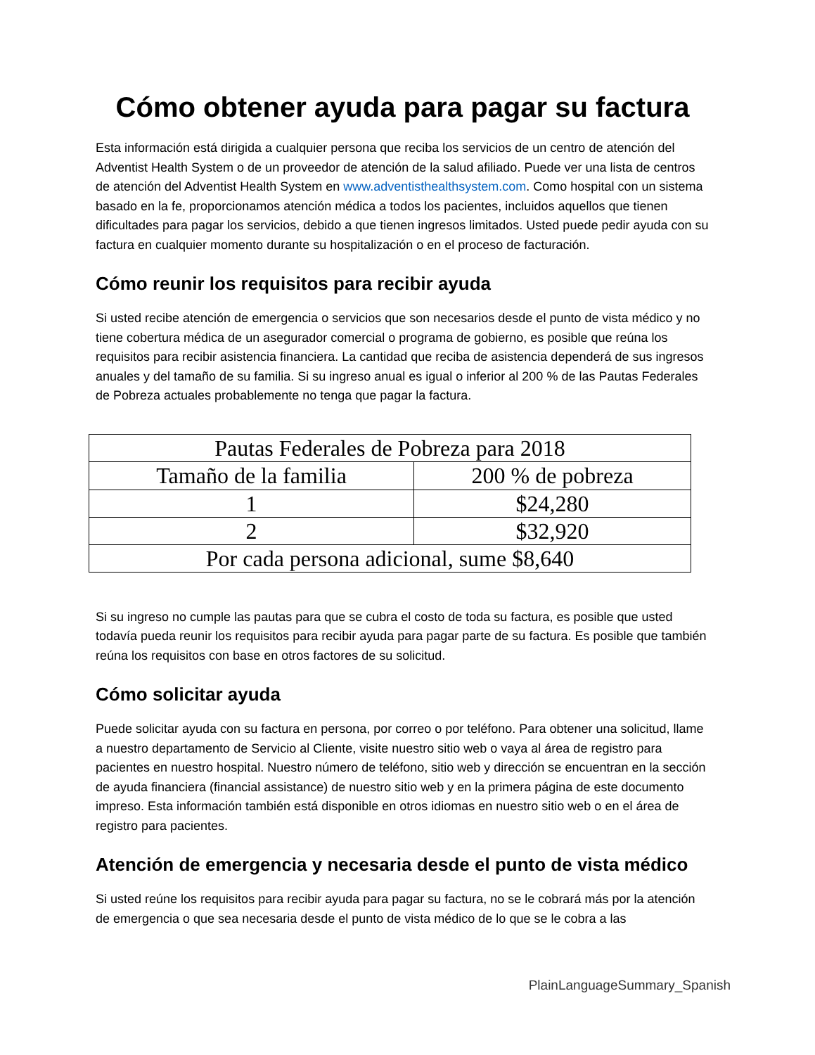Cómo obtener ayuda para pagar su factura
Esta información está dirigida a cualquier persona que reciba los servicios de un centro de atención del Adventist Health System o de un proveedor de atención de la salud afiliado. Puede ver una lista de centros de atención del Adventist Health System en www.adventisthealthsystem.com. Como hospital con un sistema basado en la fe, proporcionamos atención médica a todos los pacientes, incluidos aquellos que tienen dificultades para pagar los servicios, debido a que tienen ingresos limitados. Usted puede pedir ayuda con su factura en cualquier momento durante su hospitalización o en el proceso de facturación.
Cómo reunir los requisitos para recibir ayuda
Si usted recibe atención de emergencia o servicios que son necesarios desde el punto de vista médico y no tiene cobertura médica de un asegurador comercial o programa de gobierno, es posible que reúna los requisitos para recibir asistencia financiera. La cantidad que reciba de asistencia dependerá de sus ingresos anuales y del tamaño de su familia. Si su ingreso anual es igual o inferior al 200 % de las Pautas Federales de Pobreza actuales probablemente no tenga que pagar la factura.
| Pautas Federales de Pobreza para 2018 | |
| Tamaño de la familia | 200 % de pobreza |
| 1 | $24,280 |
| 2 | $32,920 |
| Por cada persona adicional, sume $8,640 | |
Si su ingreso no cumple las pautas para que se cubra el costo de toda su factura, es posible que usted todavía pueda reunir los requisitos para recibir ayuda para pagar parte de su factura. Es posible que también reúna los requisitos con base en otros factores de su solicitud.
Cómo solicitar ayuda
Puede solicitar ayuda con su factura en persona, por correo o por teléfono. Para obtener una solicitud, llame a nuestro departamento de Servicio al Cliente, visite nuestro sitio web o vaya al área de registro para pacientes en nuestro hospital. Nuestro número de teléfono, sitio web y dirección se encuentran en la sección de ayuda financiera (financial assistance) de nuestro sitio web y en la primera página de este documento impreso. Esta información también está disponible en otros idiomas en nuestro sitio web o en el área de registro para pacientes.
Atención de emergencia y necesaria desde el punto de vista médico
Si usted reúne los requisitos para recibir ayuda para pagar su factura, no se le cobrará más por la atención de emergencia o que sea necesaria desde el punto de vista médico de lo que se le cobra a las
PlainLanguageSummary_Spanish